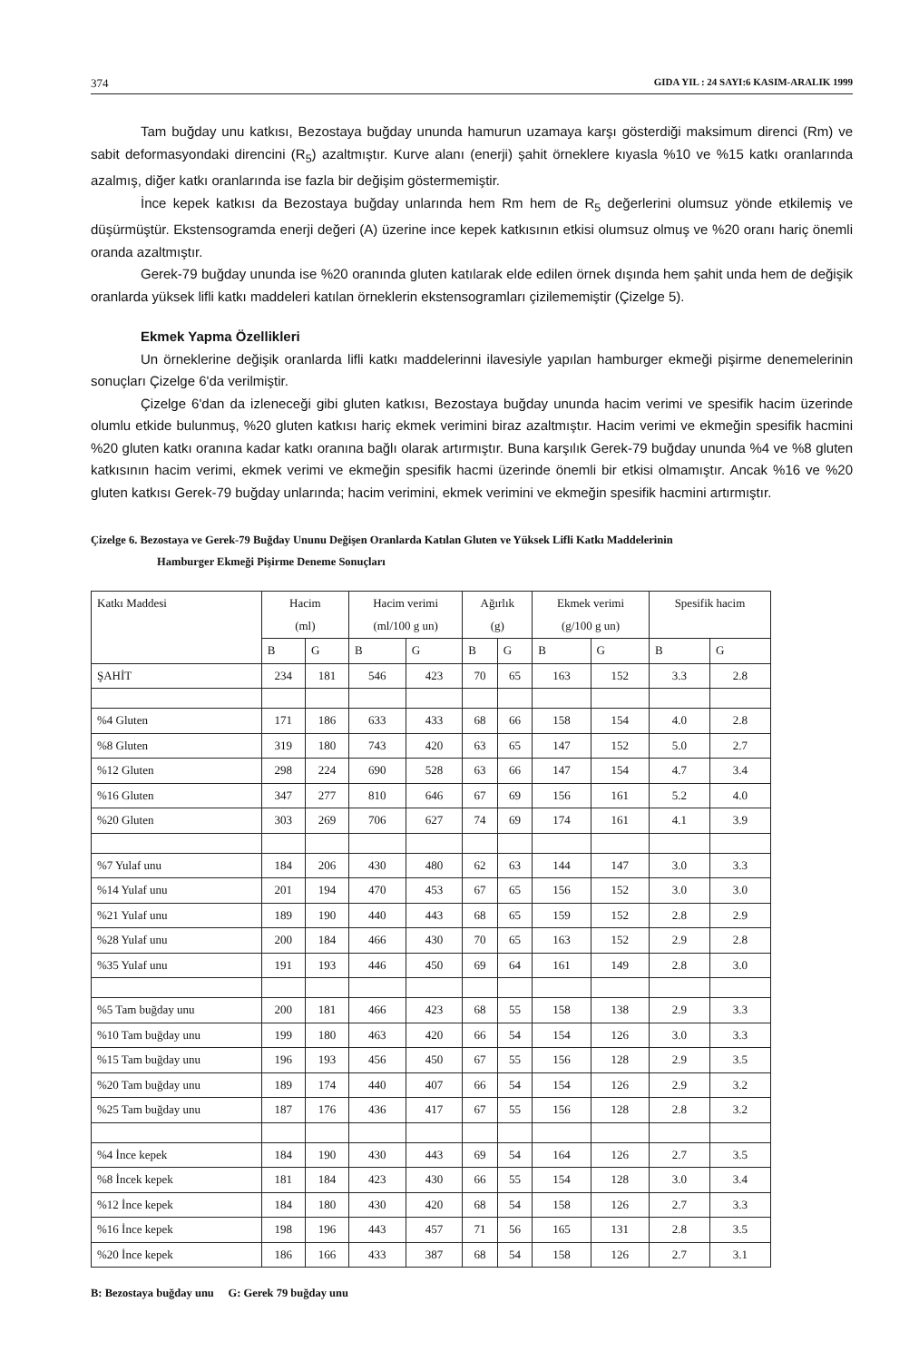374 GIDA YIL : 24 SAYI:6 KASIM-ARALIK 1999
Tam buğday unu katkısı, Bezostaya buğday ununda hamurun uzamaya karşı gösterdiği maksimum direnci (Rm) ve sabit deformasyondaki direncini (R<sub>5</sub>) azaltmıştır. Kurve alanı (enerji) şahit örneklere kıyasla %10 ve %15 katkı oranlarında azalmış, diğer katkı oranlarında ise fazla bir değişim göstermemiştir.
İnce kepek katkısı da Bezostaya buğday unlarında hem Rm hem de R<sub>5</sub> değerlerini olumsuz yönde etkilemiş ve düşürmüştür. Ekstensogramda enerji değeri (A) üzerine ince kepek katkısının etkisi olumsuz olmuş ve %20 oranı hariç önemli oranda azaltmıştır.
Gerek-79 buğday ununda ise %20 oranında gluten katılarak elde edilen örnek dışında hem şahit unda hem de değişik oranlarda yüksek lifli katkı maddeleri katılan örneklerin ekstensogramları çizilememiştir (Çizelge 5).
Ekmek Yapma Özellikleri
Un örneklerine değişik oranlarda lifli katkı maddelerinni ilavesiyle yapılan hamburger ekmeği pişirme denemelerinin sonuçları Çizelge 6'da verilmiştir.
Çizelge 6'dan da izleneceği gibi gluten katkısı, Bezostaya buğday ununda hacim verimi ve spesifik hacim üzerinde olumlu etkide bulunmuş, %20 gluten katkısı hariç ekmek verimini biraz azaltmıştır. Hacim verimi ve ekmeğin spesifik hacmini %20 gluten katkı oranına kadar katkı oranına bağlı olarak artırmıştır. Buna karşılık Gerek-79 buğday ununda %4 ve %8 gluten katkısının hacim verimi, ekmek verimi ve ekmeğin spesifik hacmi üzerinde önemli bir etkisi olmamıştır. Ancak %16 ve %20 gluten katkısı Gerek-79 buğday unlarında; hacim verimini, ekmek verimini ve ekmeğin spesifik hacmini artırmıştır.
Çizelge 6. Bezostaya ve Gerek-79 Buğday Ununu Değişen Oranlarda Katılan Gluten ve Yüksek Lifli Katkı Maddelerinin
Hamburger Ekmeği Pişirme Deneme Sonuçları
| Katkı Maddesi | Hacim (ml) | | Hacim verimi (ml/100 g un) | | Ağırlık (g) | | Ekmek verimi (g/100 g un) | | Spesifik hacim | |
| --- | --- | --- | --- | --- | --- | --- | --- | --- | --- | --- |
| | B | G | B | G | B | G | B | G | B | G |
| ŞAHİT | 234 | 181 | 546 | 423 | 70 | 65 | 163 | 152 | 3.3 | 2.8 |
| %4 Gluten | 171 | 186 | 633 | 433 | 68 | 66 | 158 | 154 | 4.0 | 2.8 |
| %8 Gluten | 319 | 180 | 743 | 420 | 63 | 65 | 147 | 152 | 5.0 | 2.7 |
| %12 Gluten | 298 | 224 | 690 | 528 | 63 | 66 | 147 | 154 | 4.7 | 3.4 |
| %16 Gluten | 347 | 277 | 810 | 646 | 67 | 69 | 156 | 161 | 5.2 | 4.0 |
| %20 Gluten | 303 | 269 | 706 | 627 | 74 | 69 | 174 | 161 | 4.1 | 3.9 |
| %7 Yulaf unu | 184 | 206 | 430 | 480 | 62 | 63 | 144 | 147 | 3.0 | 3.3 |
| %14 Yulaf unu | 201 | 194 | 470 | 453 | 67 | 65 | 156 | 152 | 3.0 | 3.0 |
| %21 Yulaf unu | 189 | 190 | 440 | 443 | 68 | 65 | 159 | 152 | 2.8 | 2.9 |
| %28 Yulaf unu | 200 | 184 | 466 | 430 | 70 | 65 | 163 | 152 | 2.9 | 2.8 |
| %35 Yulaf unu | 191 | 193 | 446 | 450 | 69 | 64 | 161 | 149 | 2.8 | 3.0 |
| %5 Tam buğday unu | 200 | 181 | 466 | 423 | 68 | 55 | 158 | 138 | 2.9 | 3.3 |
| %10 Tam buğday unu | 199 | 180 | 463 | 420 | 66 | 54 | 154 | 126 | 3.0 | 3.3 |
| %15 Tam buğday unu | 196 | 193 | 456 | 450 | 67 | 55 | 156 | 128 | 2.9 | 3.5 |
| %20 Tam buğday unu | 189 | 174 | 440 | 407 | 66 | 54 | 154 | 126 | 2.9 | 3.2 |
| %25 Tam buğday unu | 187 | 176 | 436 | 417 | 67 | 55 | 156 | 128 | 2.8 | 3.2 |
| %4 İnce kepek | 184 | 190 | 430 | 443 | 69 | 54 | 164 | 126 | 2.7 | 3.5 |
| %8 İncek kepek | 181 | 184 | 423 | 430 | 66 | 55 | 154 | 128 | 3.0 | 3.4 |
| %12 İnce kepek | 184 | 180 | 430 | 420 | 68 | 54 | 158 | 126 | 2.7 | 3.3 |
| %16 İnce kepek | 198 | 196 | 443 | 457 | 71 | 56 | 165 | 131 | 2.8 | 3.5 |
| %20 İnce kepek | 186 | 166 | 433 | 387 | 68 | 54 | 158 | 126 | 2.7 | 3.1 |
B: Bezostaya buğday unu G: Gerek 79 buğday unu